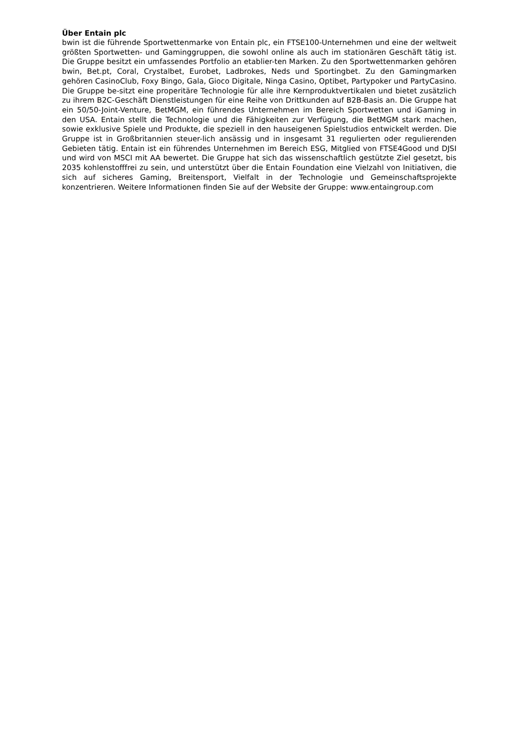Über Entain plc
bwin ist die führende Sportwettenmarke von Entain plc, ein FTSE100-Unternehmen und eine der weltweit größten Sportwetten- und Gaminggruppen, die sowohl online als auch im stationären Geschäft tätig ist. Die Gruppe besitzt ein umfassendes Portfolio an etablier-ten Marken. Zu den Sportwettenmarken gehören bwin, Bet.pt, Coral, Crystalbet, Eurobet, Ladbrokes, Neds und Sportingbet. Zu den Gamingmarken gehören CasinoClub, Foxy Bingo, Gala, Gioco Digitale, Ninga Casino, Optibet, Partypoker und PartyCasino. Die Gruppe be-sitzt eine properitäre Technologie für alle ihre Kernproduktvertikalen und bietet zusätzlich zu ihrem B2C-Geschäft Dienstleistungen für eine Reihe von Drittkunden auf B2B-Basis an. Die Gruppe hat ein 50/50-Joint-Venture, BetMGM, ein führendes Unternehmen im Bereich Sportwetten und iGaming in den USA. Entain stellt die Technologie und die Fähigkeiten zur Verfügung, die BetMGM stark machen, sowie exklusive Spiele und Produkte, die speziell in den hauseigenen Spielstudios entwickelt werden. Die Gruppe ist in Großbritannien steuer-lich ansässig und in insgesamt 31 regulierten oder regulierenden Gebieten tätig. Entain ist ein führendes Unternehmen im Bereich ESG, Mitglied von FTSE4Good und DJSI und wird von MSCI mit AA bewertet. Die Gruppe hat sich das wissenschaftlich gestützte Ziel gesetzt, bis 2035 kohlenstofffrei zu sein, und unterstützt über die Entain Foundation eine Vielzahl von Initiativen, die sich auf sicheres Gaming, Breitensport, Vielfalt in der Technologie und Gemeinschaftsprojekte konzentrieren. Weitere Informationen finden Sie auf der Website der Gruppe: www.entaingroup.com